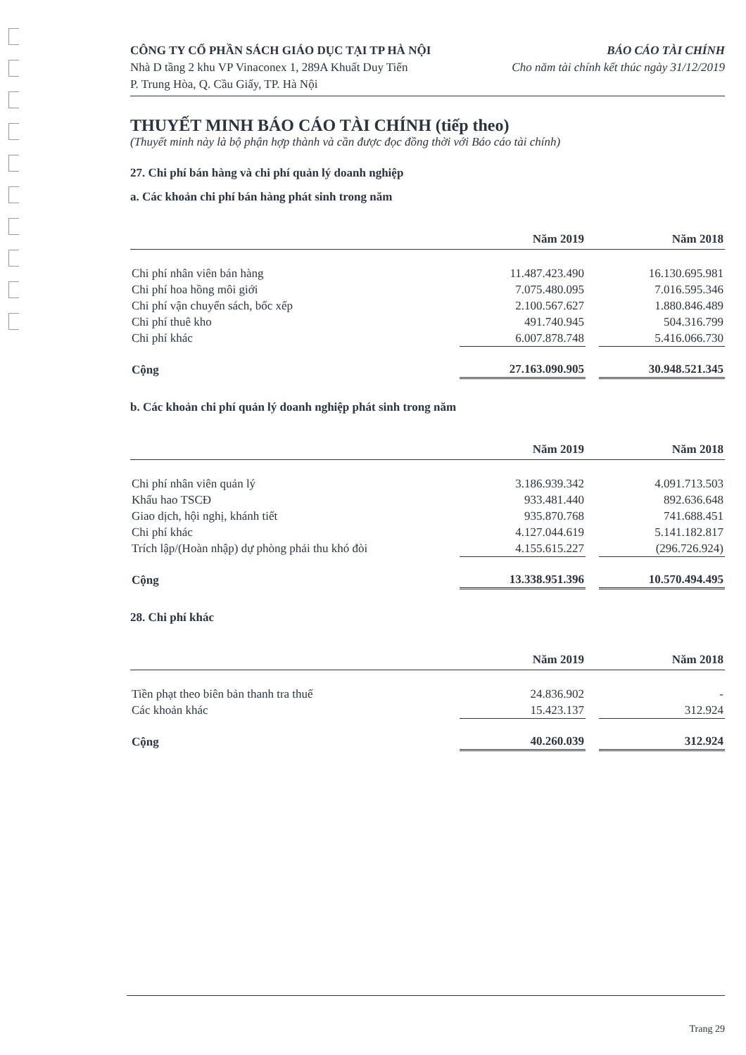CÔNG TY CỔ PHẦN SÁCH GIÁO DỤC TẠI TP HÀ NỘI
Nhà D tầng 2 khu VP Vinaconex 1, 289A Khuất Duy Tiến
P. Trung Hòa, Q. Cầu Giấy, TP. Hà Nội
BÁO CÁO TÀI CHÍNH
Cho năm tài chính kết thúc ngày 31/12/2019
THUYẾT MINH BÁO CÁO TÀI CHÍNH (tiếp theo)
(Thuyết minh này là bộ phận hợp thành và cần được đọc đồng thời với Báo cáo tài chính)
27. Chi phí bán hàng và chi phí quản lý doanh nghiệp
a. Các khoản chi phí bán hàng phát sinh trong năm
| | Năm 2019 | | Năm 2018 |
| --- | --- | --- | --- |
| Chi phí nhân viên bán hàng | 11.487.423.490 | | 16.130.695.981 |
| Chi phí hoa hồng môi giới | 7.075.480.095 | | 7.016.595.346 |
| Chi phí vận chuyển sách, bốc xếp | 2.100.567.627 | | 1.880.846.489 |
| Chi phí thuê kho | 491.740.945 | | 504.316.799 |
| Chi phí khác | 6.007.878.748 | | 5.416.066.730 |
| Cộng | 27.163.090.905 | | 30.948.521.345 |
b. Các khoản chi phí quản lý doanh nghiệp phát sinh trong năm
| | Năm 2019 | | Năm 2018 |
| --- | --- | --- | --- |
| Chi phí nhân viên quản lý | 3.186.939.342 | | 4.091.713.503 |
| Khấu hao TSCĐ | 933.481.440 | | 892.636.648 |
| Giao dịch, hội nghị, khánh tiết | 935.870.768 | | 741.688.451 |
| Chi phí khác | 4.127.044.619 | | 5.141.182.817 |
| Trích lập/(Hoàn nhập) dự phòng phải thu khó đòi | 4.155.615.227 | | (296.726.924) |
| Cộng | 13.338.951.396 | | 10.570.494.495 |
28. Chi phí khác
| | Năm 2019 | | Năm 2018 |
| --- | --- | --- | --- |
| Tiền phạt theo biên bản thanh tra thuế | 24.836.902 | | - |
| Các khoản khác | 15.423.137 | | 312.924 |
| Cộng | 40.260.039 | | 312.924 |
Trang 29